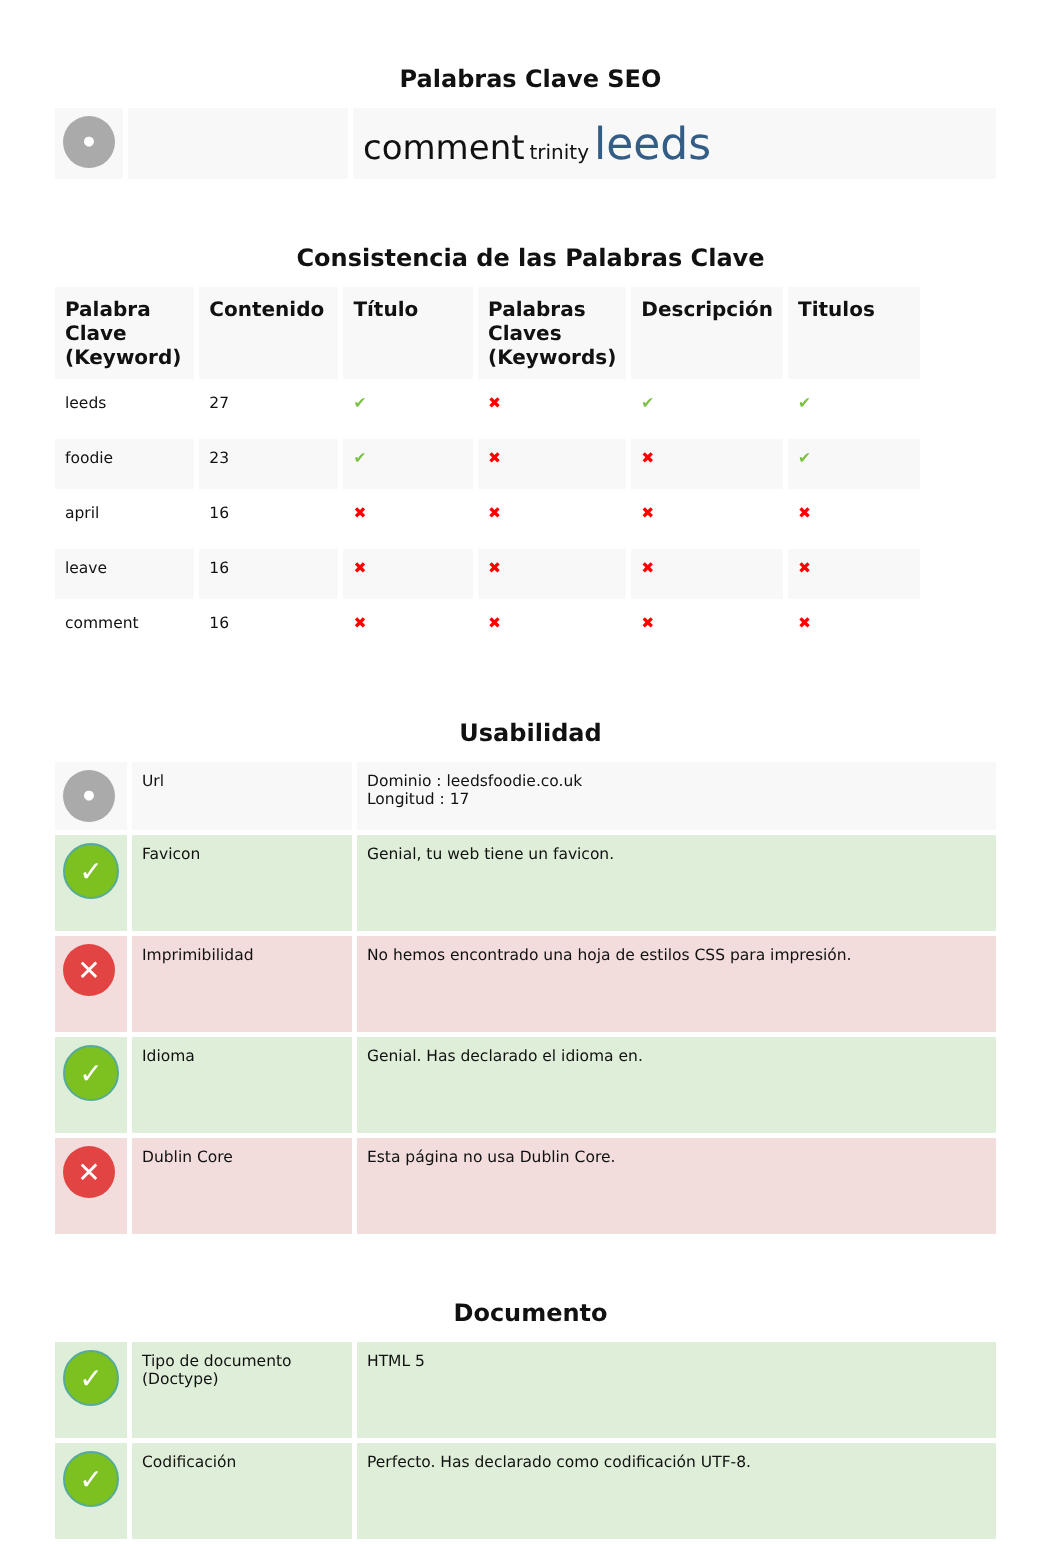Palabras Clave SEO
| • | | comment trinity leeds |
Consistencia de las Palabras Clave
| Palabra Clave (Keyword) | Contenido | Título | Palabras Claves (Keywords) | Descripción | Titulos |
| --- | --- | --- | --- | --- | --- |
| leeds | 27 | ✔ | ✖ | ✔ | ✔ |
| foodie | 23 | ✔ | ✖ | ✖ | ✔ |
| april | 16 | ✖ | ✖ | ✖ | ✖ |
| leave | 16 | ✖ | ✖ | ✖ | ✖ |
| comment | 16 | ✖ | ✖ | ✖ | ✖ |
Usabilidad
| • | Url | Dominio : leedsfoodie.co.uk Longitud : 17 |
| ✓ | Favicon | Genial, tu web tiene un favicon. |
| ✕ | Imprimibilidad | No hemos encontrado una hoja de estilos CSS para impresión. |
| ✓ | Idioma | Genial. Has declarado el idioma en. |
| ✕ | Dublin Core | Esta página no usa Dublin Core. |
Documento
| ✓ | Tipo de documento (Doctype) | HTML 5 |
| ✓ | Codificación | Perfecto. Has declarado como codificación UTF-8. |